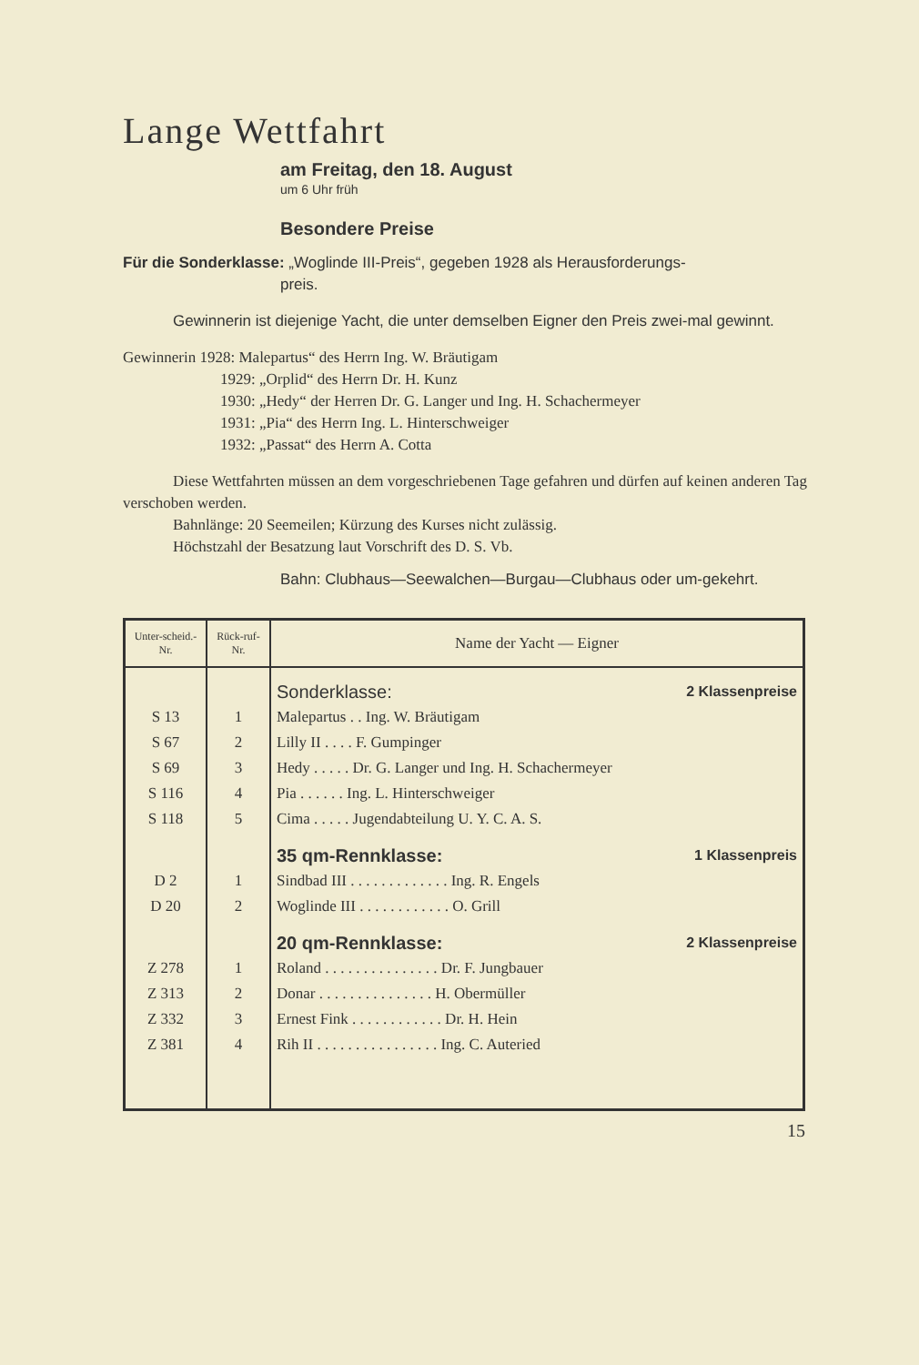Lange Wettfahrt
am Freitag, den 18. August
um 6 Uhr früh
Besondere Preise
Für die Sonderklasse: „Woglinde III-Preis“, gegeben 1928 als Herausforderungs-
preis.
Gewinnerin ist diejenige Yacht, die unter demselben Eigner den Preis zwei-mal gewinnt.
Gewinnerin 1928: Malepartus“ des Herrn Ing. W. Bräutigam
1929: „Orplid“ des Herrn Dr. H. Kunz
1930: „Hedy“ der Herren Dr. G. Langer und Ing. H. Schachermeyer
1931: „Pia“ des Herrn Ing. L. Hinterschweiger
1932: „Passat“ des Herrn A. Cotta
Diese Wettfahrten müssen an dem vorgeschriebenen Tage gefahren und dürfen auf keinen anderen Tag verschoben werden.
Bahnlänge: 20 Seemeilen; Kürzung des Kurses nicht zulässig.
Höchstzahl der Besatzung laut Vorschrift des D. S. Vb.
Bahn: Clubhaus—Seewalchen—Burgau—Clubhaus oder um-gekehrt.
| Unter-scheid.-Nr. | Rück-ruf-Nr. | Name der Yacht — Eigner |
| --- | --- | --- |
| | | Sonderklasse: 2 Klassenpreise |
| S 13 | 1 | Malepartus . . Ing. W. Bräutigam |
| S 67 | 2 | Lilly II . . . . F. Gumpinger |
| S 69 | 3 | Hedy . . . . . Dr. G. Langer und Ing. H. Schachermeyer |
| S 116 | 4 | Pia . . . . . . Ing. L. Hinterschweiger |
| S 118 | 5 | Cima . . . . . Jugendabteilung U. Y. C. A. S. |
| | | 35 qm-Rennklasse: 1 Klassenpreis |
| D 2 | 1 | Sindbad III . . . . . . . . . . . . . Ing. R. Engels |
| D 20 | 2 | Woglinde III . . . . . . . . . . . . O. Grill |
| | | 20 qm-Rennklasse: 2 Klassenpreise |
| Z 278 | 1 | Roland . . . . . . . . . . . . . . . Dr. F. Jungbauer |
| Z 313 | 2 | Donar . . . . . . . . . . . . . . . H. Obermüller |
| Z 332 | 3 | Ernest Fink . . . . . . . . . . . . Dr. H. Hein |
| Z 381 | 4 | Rih II . . . . . . . . . . . . . . . . Ing. C. Auteried |
15